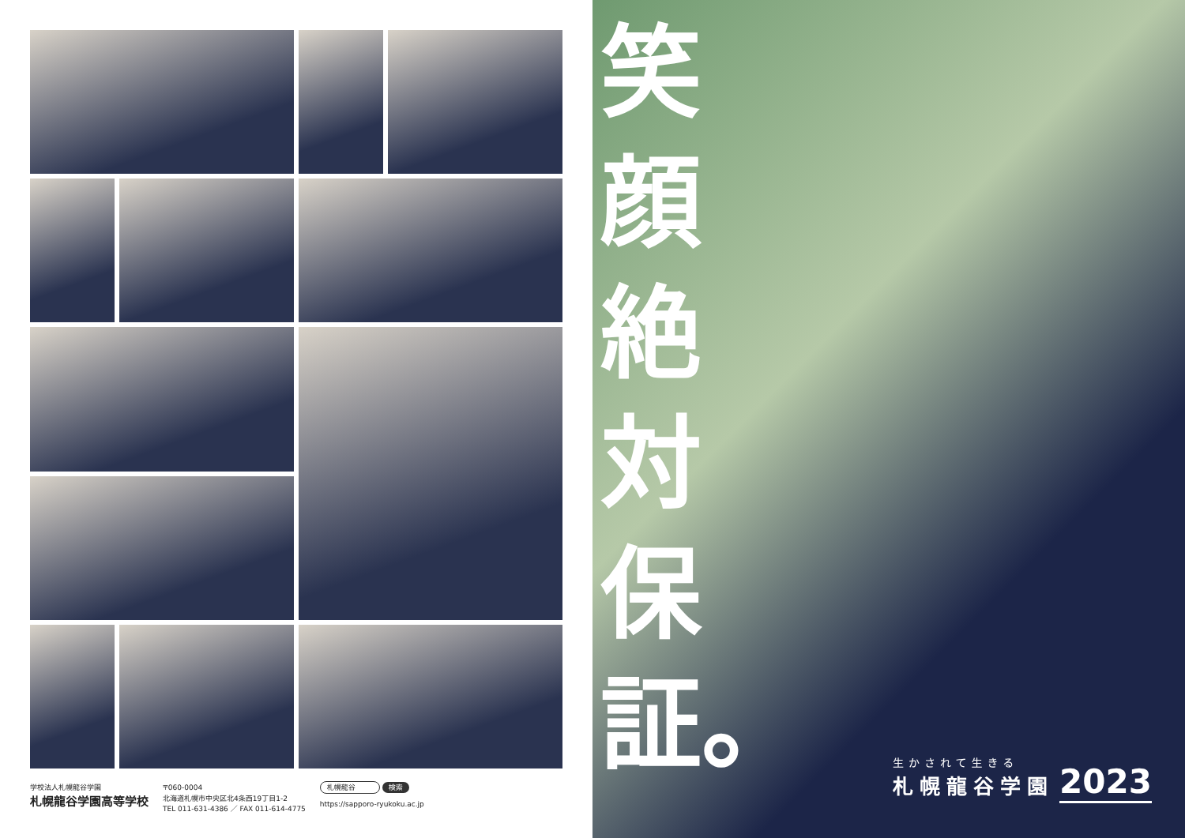学校法人札幌龍谷学園
札幌龍谷学園高等学校
〒060-0004
北海道札幌市中央区北4条西19丁目1-2
TEL 011-631-4386 ／ FAX 011-614-4775
札幌龍谷 検索
https://sapporo-ryukoku.ac.jp
笑顔絶対保証。
生かされて生きる
札幌龍谷学園
2023